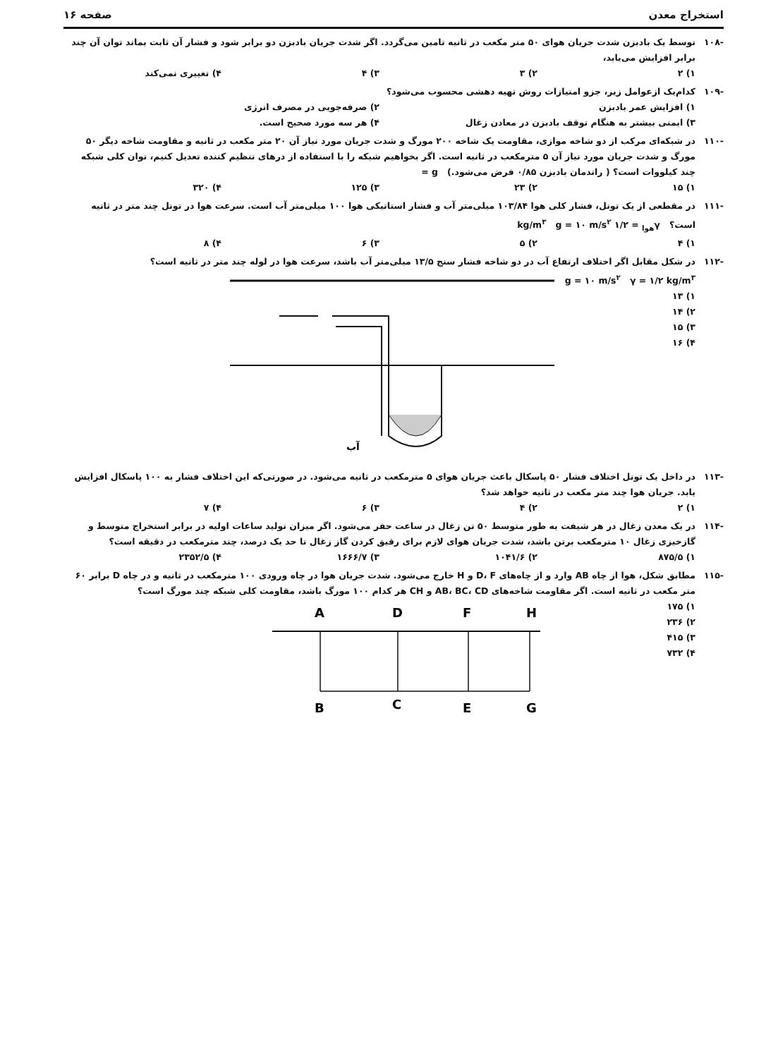استخراج معدن صفحه ۱۶
-۱۰۸ توسط یک بادبزن شدت جریان هوای ۵۰ متر مکعب در ثانیه تامین می‌گردد. اگر شدت جریان بادبزن دو برابر شود و فشار آن ثابت بماند توان آن چند برابر افزایش می‌یابد،
۱) ۲ ۲) ۳ ۳) ۴ ۴) تغییری نمی‌کند
-۱۰۹ کدام‌یک ازعوامل زیر، جزو امتیازات روش تهیه دهشی محسوب می‌شود؟
۱) افزایش عمر بادبزن ۲) صرفه‌جویی در مصرف انرژی ۳) ایمنی بیشتر به هنگام توقف بادبزن در معادن زغال ۴) هر سه مورد صحیح است.
-۱۱۰ در شبکه‌ای مرکب از دو شاخه موازی، مقاومت یک شاخه ۲۰۰ مورگ و شدت جریان مورد نیاز آن ۲۰ متر مکعب در ثانیه و مقاومت شاخه دیگر ۵۰ مورگ و شدت جریان مورد نیاز آن ۵ مترمکعب در ثانیه است. اگر بخواهیم شبکه را با استفاده از درهای تنظیم کننده تعدیل کنیم، توان کلی شبکه چند کیلووات است؟ ( راندمان بادبزن ۰/۸۵ فرض می‌شود.) g =
۱) ۱۵ ۲) ۲۳ ۳) ۱۲۵ ۴) ۳۲۰
-۱۱۱ در مقطعی از یک تونل، فشار کلی هوا ۱۰۳/۸۴ میلی‌متر آب و فشار استاتیکی هوا ۱۰۰ میلی‌متر آب است. سرعت هوا در تونل چند متر در ثانیه است؟ γ<sub>هوا</sub> = ۱/۲ kg/m<sup>۳</sup> g = ۱۰ m/s<sup>۲</sup>
۱) ۴ ۲) ۵ ۳) ۶ ۴) ۸
-۱۱۲ در شکل مقابل اگر اختلاف ارتفاع آب در دو شاخه فشار سنج ۱۳/۵ میلی‌متر آب باشد، سرعت هوا در لوله چند متر در ثانیه است؟
g = ۱۰ m/s<sup>۲</sup> γ = ۱/۲ kg/m<sup>۳</sup>
۱) ۱۳
۲) ۱۴
۳) ۱۵
۴) ۱۶
آب
-۱۱۳ در داخل یک تونل اختلاف فشار ۵۰ پاسکال باعث جریان هوای ۵ مترمکعب در ثانیه می‌شود. در صورتی‌که این اختلاف فشار به ۱۰۰ پاسکال افزایش یابد. جریان هوا چند متر مکعب در ثانیه خواهد شد؟
۱) ۲ ۲) ۴ ۳) ۶ ۴) ۷
-۱۱۴ در یک معدن زغال در هر شیفت به طور متوسط ۵۰ تن زغال در ساعت حفر می‌شود. اگر میزان تولید ساعات اولیه در برابر استخراج متوسط و گازخیزی زغال ۱۰ مترمکعب برتن باشد، شدت جریان هوای لازم برای رقیق کردن گاز زغال تا حد یک درصد، چند مترمکعب در دقیقه است؟
۱) ۸۷۵/۵ ۲) ۱۰۴۱/۶ ۳) ۱۶۶۶/۷ ۴) ۲۳۵۲/۵
-۱۱۵ مطابق شکل، هوا از چاه AB وارد و از چاه‌های D، F و H خارج می‌شود. شدت جریان هوا در چاه ورودی ۱۰۰ مترمکعب در ثانیه و در چاه D برابر ۶۰ متر مکعب در ثانیه است. اگر مقاومت شاخه‌های AB، BC، CD و CH هر کدام ۱۰۰ مورگ باشد، مقاومت کلی شبکه چند مورگ است؟
۱) ۱۷۵
۲) ۲۳۶
۳) ۴۱۵
۴) ۷۳۲
A
D
F
H
B
C
E
G